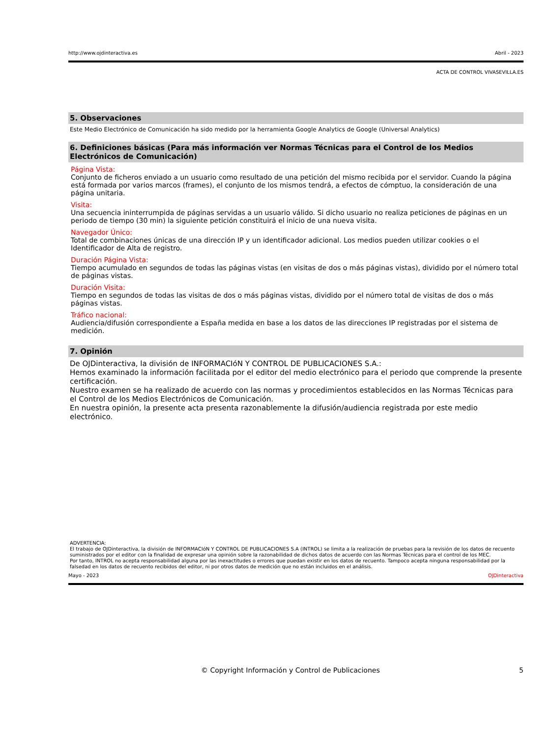http://www.ojdinteractiva.es Abril - 2023
ACTA DE CONTROL VIVASEVILLA.ES
5. Observaciones
Este Medio Electrónico de Comunicación ha sido medido por la herramienta Google Analytics de Google (Universal Analytics)
6. Definiciones básicas (Para más información ver Normas Técnicas para el Control de los Medios Electrónicos de Comunicación)
Página Vista:
Conjunto de ficheros enviado a un usuario como resultado de una petición del mismo recibida por el servidor. Cuando la página está formada por varios marcos (frames), el conjunto de los mismos tendrá, a efectos de cómptuo, la consideración de una página unitaria.
Visita:
Una secuencia ininterrumpida de páginas servidas a un usuario válido. Si dicho usuario no realiza peticiones de páginas en un periodo de tiempo (30 min) la siguiente petición constituirá el inicio de una nueva visita.
Navegador Único:
Total de combinaciones únicas de una dirección IP y un identificador adicional. Los medios pueden utilizar cookies o el Identificador de Alta de registro.
Duración Página Vista:
Tiempo acumulado en segundos de todas las páginas vistas (en visitas de dos o más páginas vistas), dividido por el número total de páginas vistas.
Duración Visita:
Tiempo en segundos de todas las visitas de dos o más páginas vistas, dividido por el número total de visitas de dos o más páginas vistas.
Tráfico nacional:
Audiencia/difusión correspondiente a España medida en base a los datos de las direcciones IP registradas por el sistema de medición.
7. Opinión
De OJDinteractiva, la división de INFORMACIóN Y CONTROL DE PUBLICACIONES S.A.:
Hemos examinado la información facilitada por el editor del medio electrónico para el periodo que comprende la presente certificación.
Nuestro examen se ha realizado de acuerdo con las normas y procedimientos establecidos en las Normas Técnicas para el Control de los Medios Electrónicos de Comunicación.
En nuestra opinión, la presente acta presenta razonablemente la difusión/audiencia registrada por este medio electrónico.
ADVERTENCIA:
El trabajo de OJDinteractiva, la división de INFORMACIóN Y CONTROL DE PUBLICACIONES S.A (INTROL) se limita a la realización de pruebas para la revisión de los datos de recuento suministrados por el editor con la finalidad de expresar una opinión sobre la razonabilidad de dichos datos de acuerdo con las Normas Técnicas para el control de los MEC.
Por tanto, INTROL no acepta responsabilidad alguna por las inexactitudes o errores que puedan existir en los datos de recuento. Tampoco acepta ninguna responsabilidad por la falsedad en los datos de recuento recibidos del editor, ni por otros datos de medición que no están incluidos en el análisis.
Mayo - 2023 OJDinteractiva
© Copyright Información y Control de Publicaciones 5